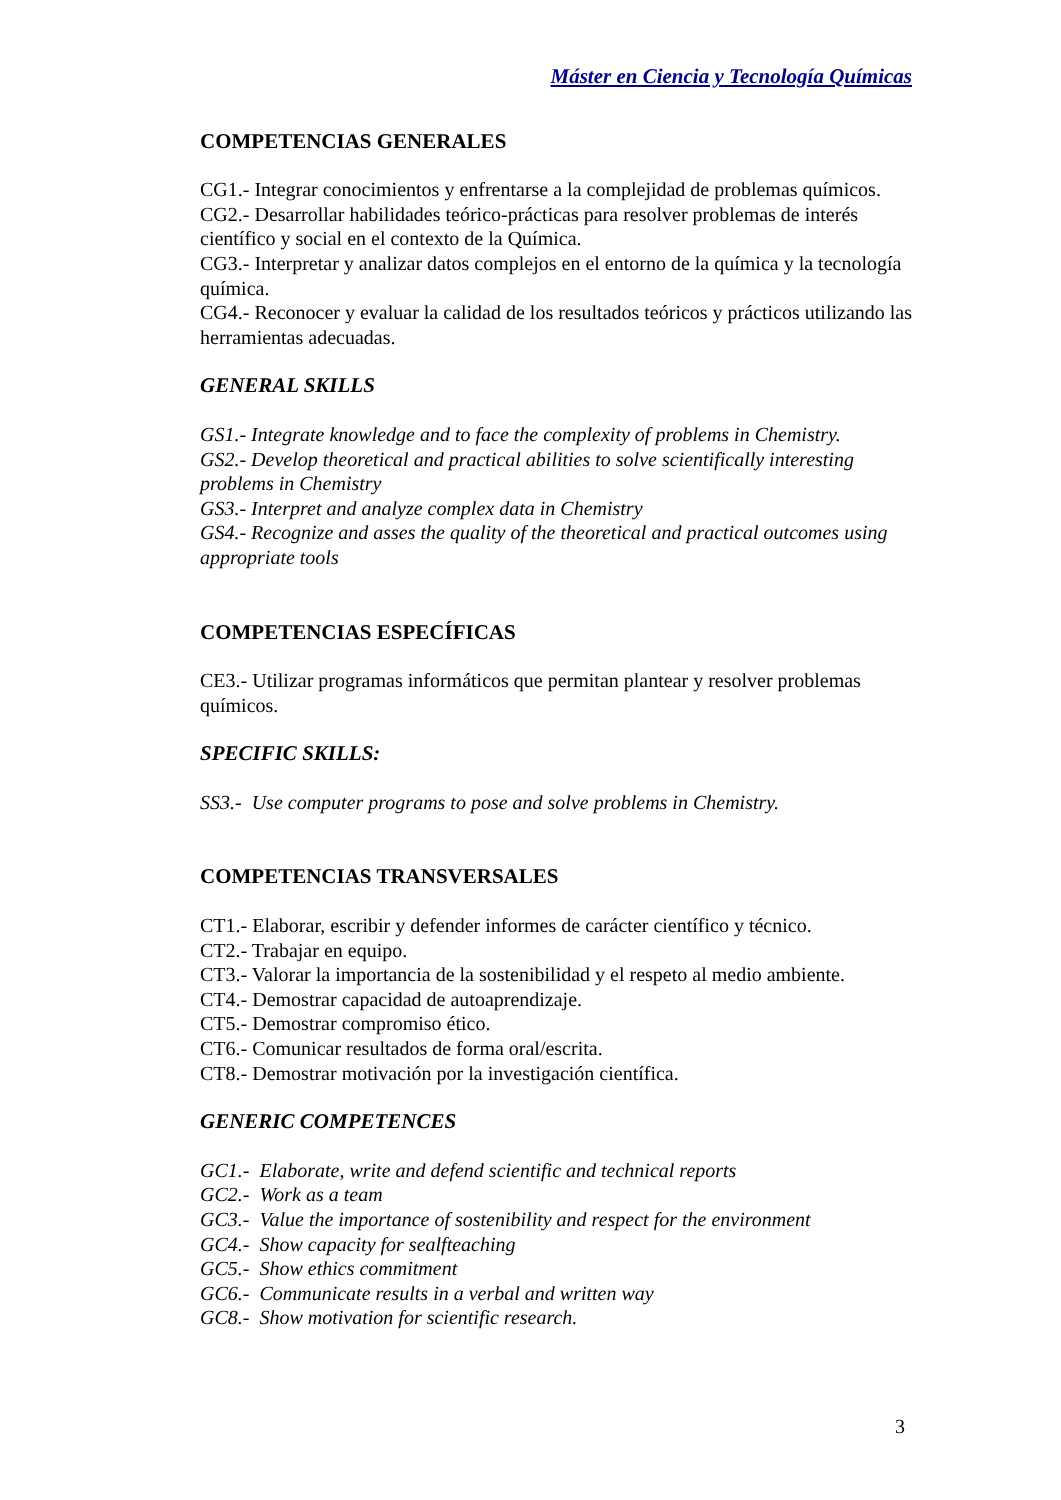Máster en Ciencia y Tecnología Químicas
COMPETENCIAS GENERALES
CG1.- Integrar conocimientos y enfrentarse a la complejidad de problemas químicos.
CG2.- Desarrollar habilidades teórico-prácticas para resolver problemas de interés científico y social en el contexto de la Química.
CG3.- Interpretar y analizar datos complejos en el entorno de la química y la tecnología química.
CG4.- Reconocer y evaluar la calidad de los resultados teóricos y prácticos utilizando las herramientas adecuadas.
GENERAL SKILLS
GS1.- Integrate knowledge and to face the complexity of problems in Chemistry.
GS2.- Develop theoretical and practical abilities to solve scientifically interesting problems in Chemistry
GS3.- Interpret and analyze complex data in Chemistry
GS4.- Recognize and asses the quality of the theoretical and practical outcomes using appropriate tools
COMPETENCIAS ESPECÍFICAS
CE3.- Utilizar programas informáticos que permitan plantear y resolver problemas químicos.
SPECIFIC SKILLS:
SS3.- Use computer programs to pose and solve problems in Chemistry.
COMPETENCIAS TRANSVERSALES
CT1.- Elaborar, escribir y defender informes de carácter científico y técnico.
CT2.- Trabajar en equipo.
CT3.- Valorar la importancia de la sostenibilidad y el respeto al medio ambiente.
CT4.- Demostrar capacidad de autoaprendizaje.
CT5.- Demostrar compromiso ético.
CT6.- Comunicar resultados de forma oral/escrita.
CT8.- Demostrar motivación por la investigación científica.
GENERIC COMPETENCES
GC1.- Elaborate, write and defend scientific and technical reports
GC2.- Work as a team
GC3.- Value the importance of sostenibility and respect for the environment
GC4.- Show capacity for sealfteaching
GC5.- Show ethics commitment
GC6.- Communicate results in a verbal and written way
GC8.- Show motivation for scientific research.
3